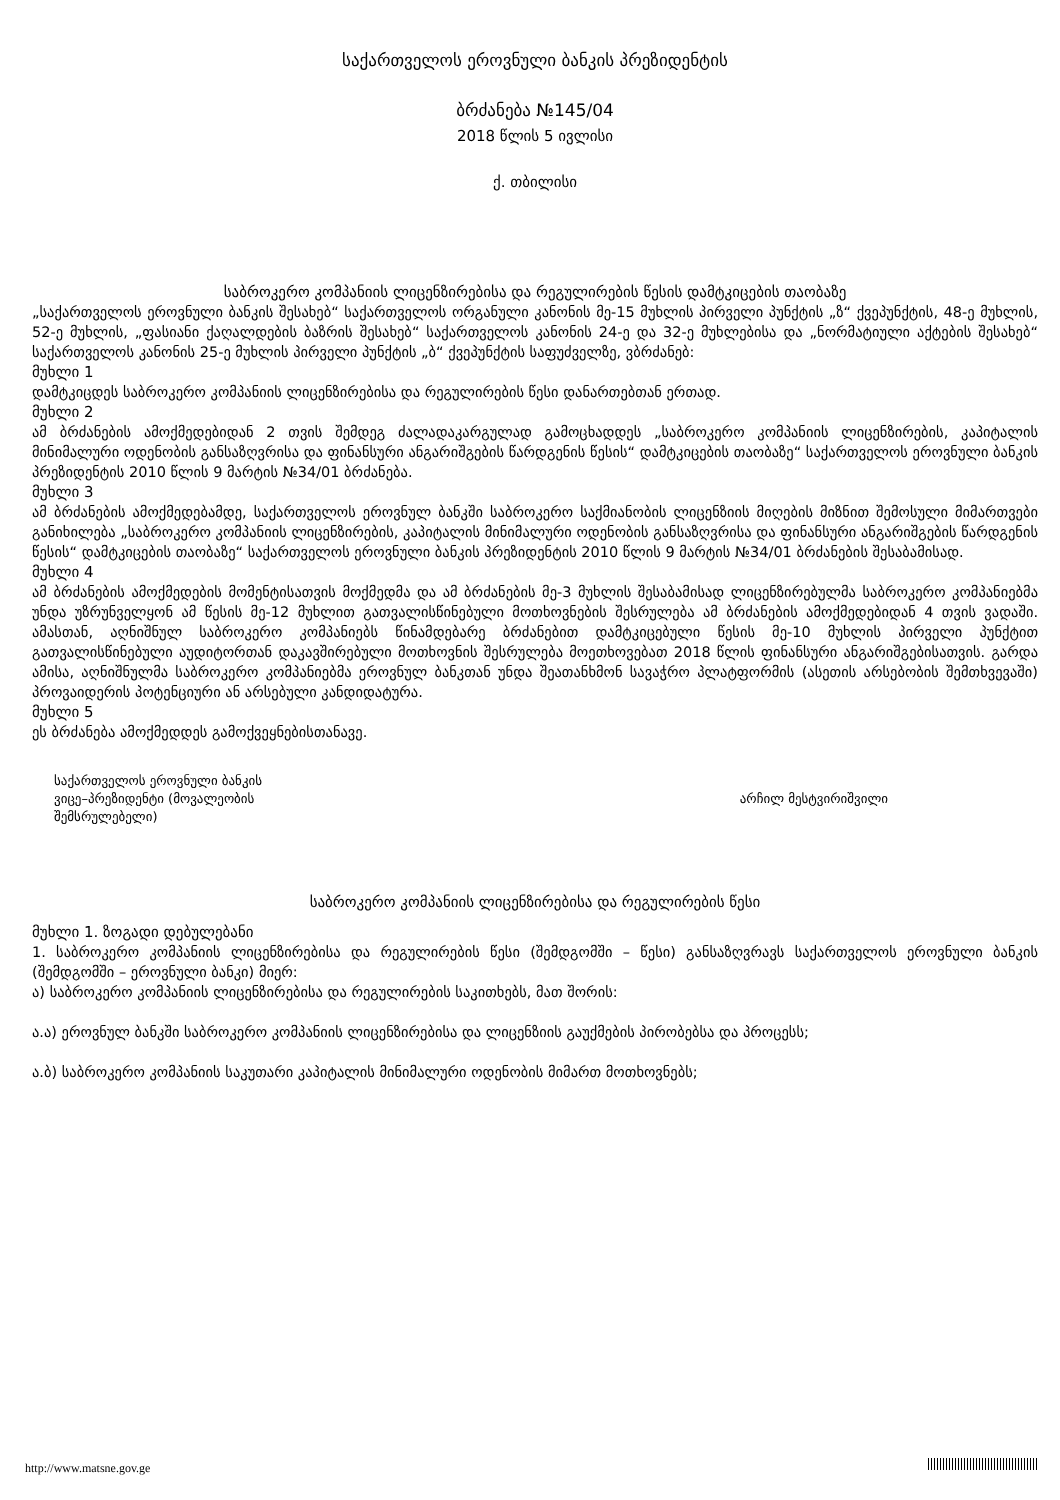საქართველოს ეროვნული ბანკის პრეზიდენტის
ბრძანება №145/04
2018 წლის 5 ივლისი
ქ. თბილისი
საბროკერო კომპანიის ლიცენზირებისა და რეგულირების წესის დამტკიცების თაობაზე
„საქართველოს ეროვნული ბანკის შესახებ“ საქართველოს ორგანული კანონის მე-15 მუხლის პირველი პუნქტის „ზ“ ქვეპუნქტის, 48-ე მუხლის, 52-ე მუხლის, „ფასიანი ქაღალდების ბაზრის შესახებ“ საქართველოს კანონის 24-ე და 32-ე მუხლებისა და „ნორმატიული აქტების შესახებ“ საქართველოს კანონის 25-ე მუხლის პირველი პუნქტის „ბ“ ქვეპუნქტის საფუძველზე, ვბრძანებ:
მუხლი 1
დამტკიცდეს საბროკერო კომპანიის ლიცენზირებისა და რეგულირების წესი დანართებთან ერთად.
მუხლი 2
ამ ბრძანების ამოქმედებიდან 2 თვის შემდეგ ძალადაკარგულად გამოცხადდეს „საბროკერო კომპანიის ლიცენზირების, კაპიტალის მინიმალური ოდენობის განსაზღვრისა და ფინანსური ანგარიშგების წარდგენის წესის“ დამტკიცების თაობაზე“ საქართველოს ეროვნული ბანკის პრეზიდენტის 2010 წლის 9 მარტის №34/01 ბრძანება.
მუხლი 3
ამ ბრძანების ამოქმედებამდე, საქართველოს ეროვნულ ბანკში საბროკერო საქმიანობის ლიცენზიის მიღების მიზნით შემოსული მიმართვები განიხილება „საბროკერო კომპანიის ლიცენზირების, კაპიტალის მინიმალური ოდენობის განსაზღვრისა და ფინანსური ანგარიშგების წარდგენის წესის“ დამტკიცების თაობაზე“ საქართველოს ეროვნული ბანკის პრეზიდენტის 2010 წლის 9 მარტის №34/01 ბრძანების შესაბამისად.
მუხლი 4
ამ ბრძანების ამოქმედების მომენტისათვის მოქმედმა და ამ ბრძანების მე-3 მუხლის შესაბამისად ლიცენზირებულმა საბროკერო კომპანიებმა უნდა უზრუნველყონ ამ წესის მე-12 მუხლით გათვალისწინებული მოთხოვნების შესრულება ამ ბრძანების ამოქმედებიდან 4 თვის ვადაში. ამასთან, აღნიშნულ საბროკერო კომპანიებს წინამდებარე ბრძანებით დამტკიცებული წესის მე-10 მუხლის პირველი პუნქტით გათვალისწინებული აუდიტორთან დაკავშირებული მოთხოვნის შესრულება მოეთხოვებათ 2018 წლის ფინანსური ანგარიშგებისათვის. გარდა ამისა, აღნიშნულმა საბროკერო კომპანიებმა ეროვნულ ბანკთან უნდა შეათანხმონ სავაჭრო პლატფორმის (ასეთის არსებობის შემთხვევაში) პროვაიდერის პოტენციური ან არსებული კანდიდატურა.
მუხლი 5
ეს ბრძანება ამოქმედდეს გამოქვეყნებისთანავე.
საქართველოს ეროვნული ბანკის
ვიცე–პრეზიდენტი (მოვალეობის
შემსრულებელი)
არჩილ მესტვირიშვილი
საბროკერო კომპანიის ლიცენზირებისა და რეგულირების წესი
მუხლი 1. ზოგადი დებულებანი
1. საბროკერო კომპანიის ლიცენზირებისა და რეგულირების წესი (შემდგომში – წესი) განსაზღვრავს საქართველოს ეროვნული ბანკის (შემდგომში – ეროვნული ბანკი) მიერ:
ა) საბროკერო კომპანიის ლიცენზირებისა და რეგულირების საკითხებს, მათ შორის:
ა.ა) ეროვნულ ბანკში საბროკერო კომპანიის ლიცენზირებისა და ლიცენზიის გაუქმების პირობებსა და პროცესს;
ა.ბ) საბროკერო კომპანიის საკუთარი კაპიტალის მინიმალური ოდენობის მიმართ მოთხოვნებს;
http://www.matsne.gov.ge